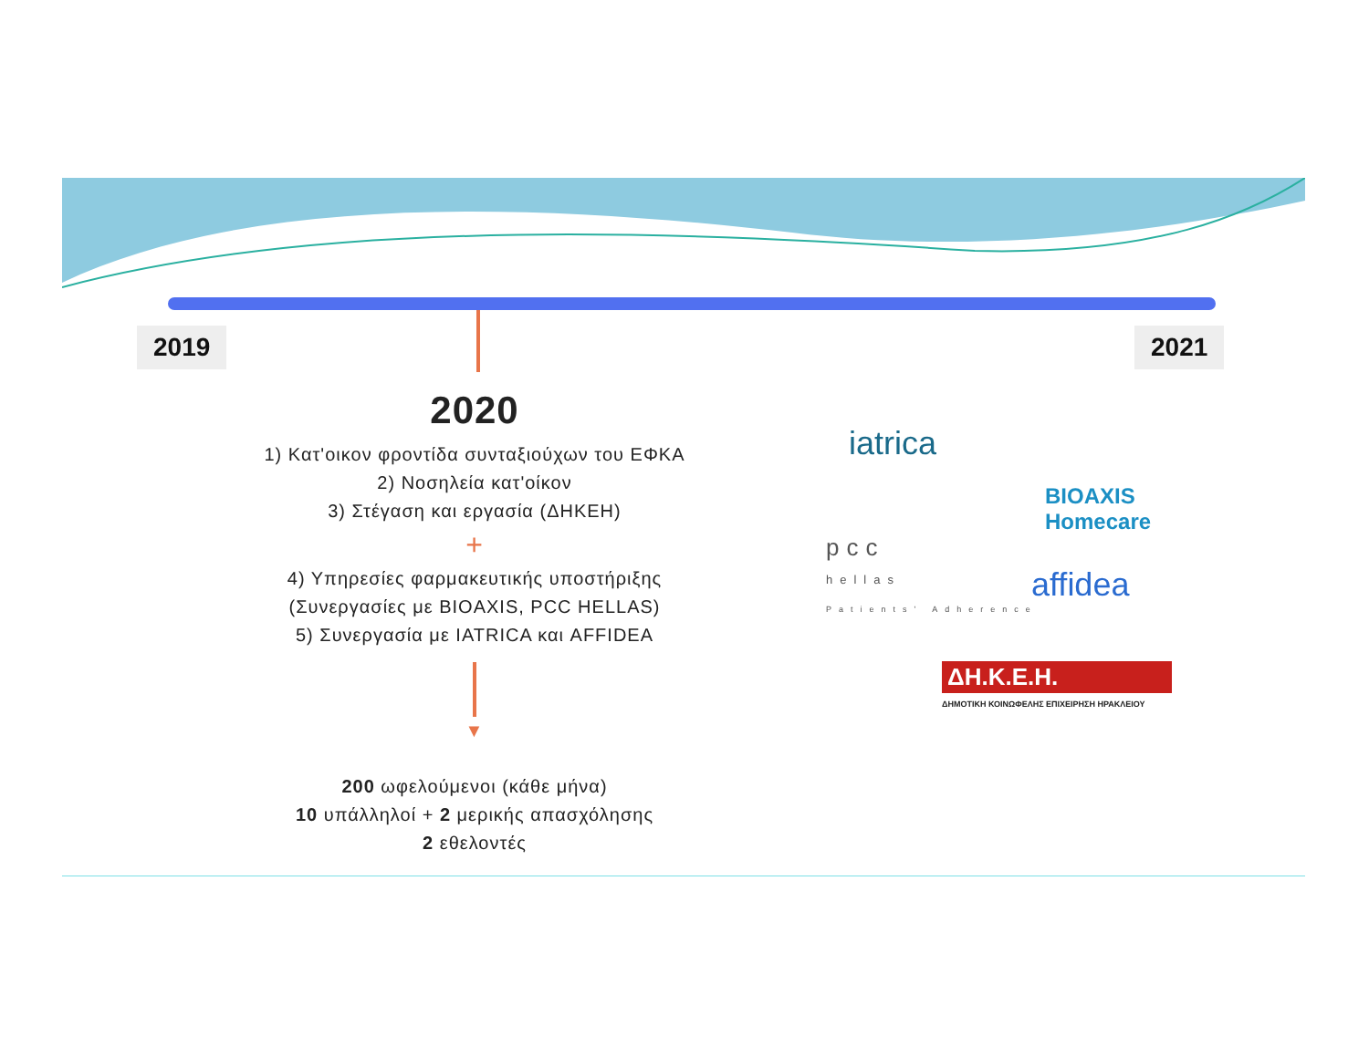2019 2021
2020
1) Κατ'οικον φροντίδα συνταξιούχων του ΕΦΚΑ
2) Νοσηλεία κατ'οίκον
3) Στέγαση και εργασία (ΔΗΚΕΗ)
+
4) Υπηρεσίες φαρμακευτικής υποστήριξης
(Συνεργασίες με BIOAXIS, PCC HELLAS)
5) Συνεργασία με IATRICA και AFFIDEA
▼
200 ωφελούμενοι (κάθε μήνα)
10 υπάλληλοί + 2 μερικής απασχόλησης
2 εθελοντές
iatrica
pcc
hellas
Patients' Adherence
BIOAXIS
Homecare
affidea
ΔΗ.Κ.Ε.Η.
ΔΗΜΟΤΙΚΗ ΚΟΙΝΩΦΕΛΗΣ ΕΠΙΧΕΙΡΗΣΗ ΗΡΑΚΛΕΙΟΥ